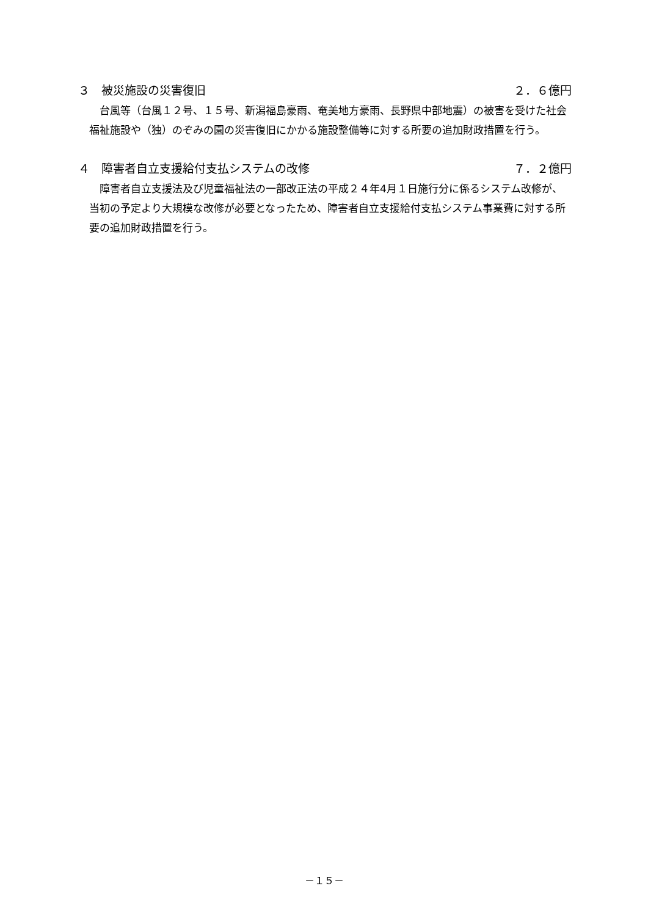３　被災施設の災害復旧 ２．６億円
台風等（台風１２号、１５号、新潟福島豪雨、奄美地方豪雨、長野県中部地震）の被害を受けた社会福祉施設や（独）のぞみの園の災害復旧にかかる施設整備等に対する所要の追加財政措置を行う。
４　障害者自立支援給付支払システムの改修 ７．２億円
障害者自立支援法及び児童福祉法の一部改正法の平成２４年4月１日施行分に係るシステム改修が、当初の予定より大規模な改修が必要となったため、障害者自立支援給付支払システム事業費に対する所要の追加財政措置を行う。
－１５－